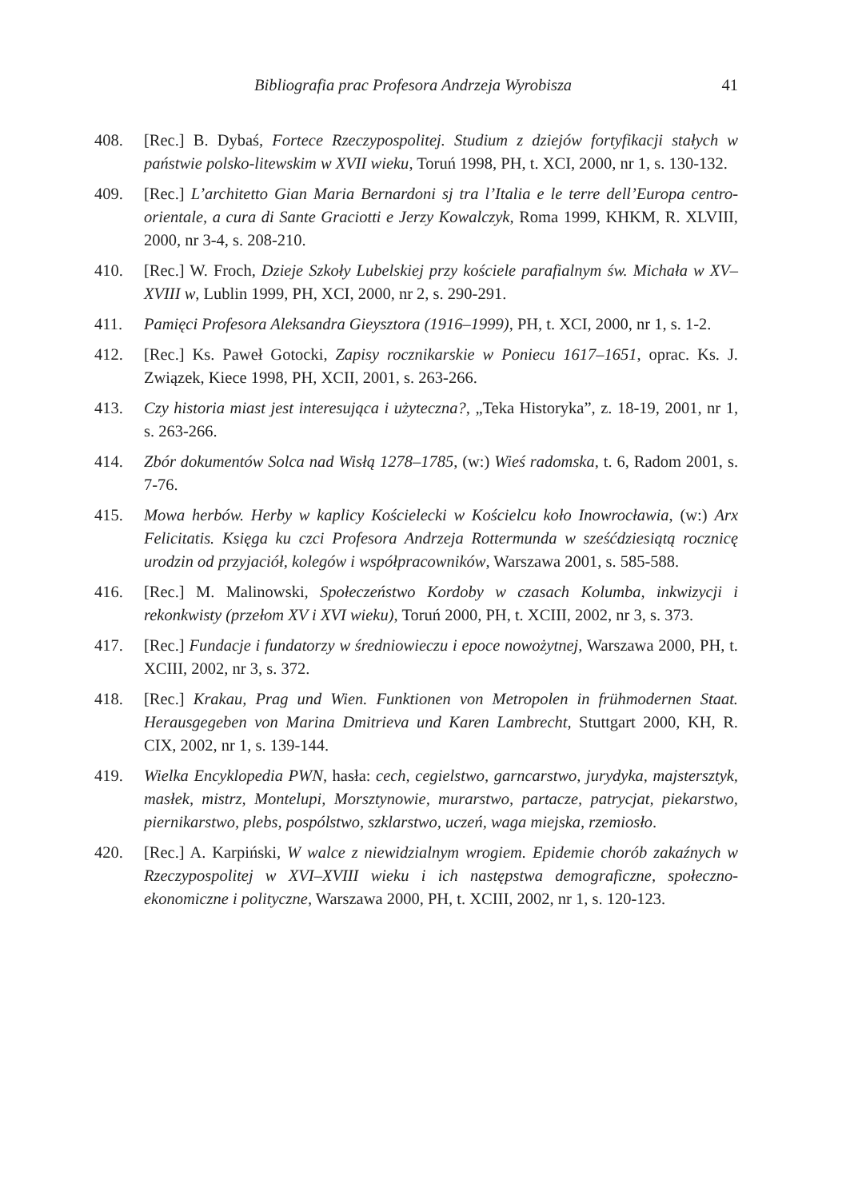Bibliografia prac Profesora Andrzeja Wyrobisza 41
408. [Rec.] B. Dybaś, Fortece Rzeczypospolitej. Studium z dziejów fortyfikacji stałych w państwie polsko-litewskim w XVII wieku, Toruń 1998, PH, t. XCI, 2000, nr 1, s. 130-132.
409. [Rec.] L’architetto Gian Maria Bernardoni sj tra l’Italia e le terre dell’Europa centro-orientale, a cura di Sante Graciotti e Jerzy Kowalczyk, Roma 1999, KHKM, R. XLVIII, 2000, nr 3-4, s. 208-210.
410. [Rec.] W. Froch, Dzieje Szkoły Lubelskiej przy kościele parafialnym św. Michała w XV–XVIII w, Lublin 1999, PH, XCI, 2000, nr 2, s. 290-291.
411. Pamięci Profesora Aleksandra Gieysztora (1916–1999), PH, t. XCI, 2000, nr 1, s. 1-2.
412. [Rec.] Ks. Paweł Gotocki, Zapisy rocznikarskie w Poniecu 1617–1651, oprac. Ks. J. Związek, Kiece 1998, PH, XCII, 2001, s. 263-266.
413. Czy historia miast jest interesująca i użyteczna?, „Teka Historyka”, z. 18-19, 2001, nr 1, s. 263-266.
414. Zbór dokumentów Solca nad Wisłą 1278–1785, (w:) Wieś radomska, t. 6, Radom 2001, s. 7-76.
415. Mowa herbów. Herby w kaplicy Kościelecki w Kościelcu koło Inowrocławia, (w:) Arx Felicitatis. Księga ku czci Profesora Andrzeja Rottermunda w sześćdziesiątą rocznicę urodzin od przyjaciół, kolegów i współpracowników, Warszawa 2001, s. 585-588.
416. [Rec.] M. Malinowski, Społeczeństwo Kordoby w czasach Kolumba, inkwizycji i rekonkwisty (przełom XV i XVI wieku), Toruń 2000, PH, t. XCIII, 2002, nr 3, s. 373.
417. [Rec.] Fundacje i fundatorzy w średniowieczu i epoce nowożytnej, Warszawa 2000, PH, t. XCIII, 2002, nr 3, s. 372.
418. [Rec.] Krakau, Prag und Wien. Funktionen von Metropolen in frühmodernen Staat. Herausgegeben von Marina Dmitrieva und Karen Lambrecht, Stuttgart 2000, KH, R. CIX, 2002, nr 1, s. 139-144.
419. Wielka Encyklopedia PWN, hasła: cech, cegielstwo, garncarstwo, jurydyka, majstersztyk, masłek, mistrz, Montelupi, Morsztynowie, murarstwo, partacze, patrycjat, piekarstwo, piernikarstwo, plebs, pospólstwo, szklarstwo, uczeń, waga miejska, rzemiosło.
420. [Rec.] A. Karpiński, W walce z niewidzialnym wrogiem. Epidemie chorób zakaźnych w Rzeczypospolitej w XVI–XVIII wieku i ich następstwa demograficzne, społeczno-ekonomiczne i polityczne, Warszawa 2000, PH, t. XCIII, 2002, nr 1, s. 120-123.